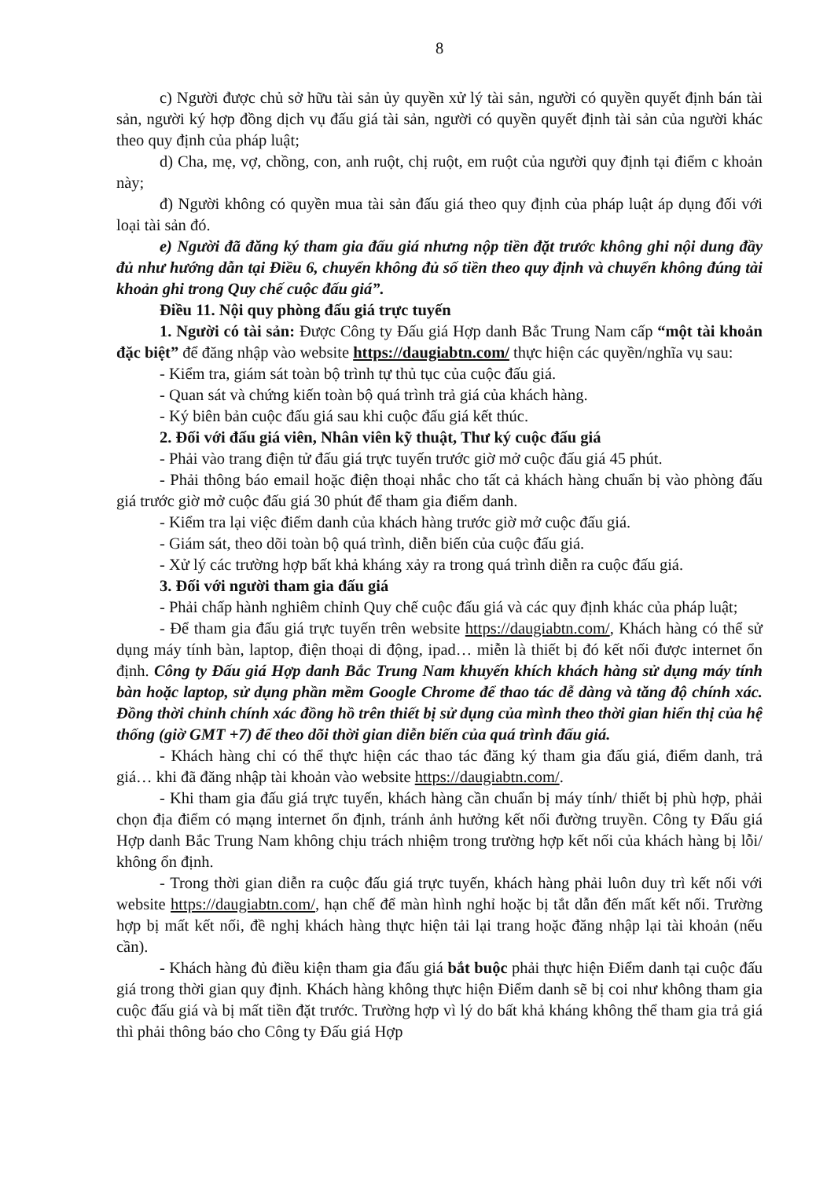8
c) Người được chủ sở hữu tài sản ủy quyền xử lý tài sản, người có quyền quyết định bán tài sản, người ký hợp đồng dịch vụ đấu giá tài sản, người có quyền quyết định tài sản của người khác theo quy định của pháp luật;
d) Cha, mẹ, vợ, chồng, con, anh ruột, chị ruột, em ruột của người quy định tại điểm c khoản này;
đ) Người không có quyền mua tài sản đấu giá theo quy định của pháp luật áp dụng đối với loại tài sản đó.
e) Người đã đăng ký tham gia đấu giá nhưng nộp tiền đặt trước không ghi nội dung đầy đủ như hướng dẫn tại Điều 6, chuyển không đủ số tiền theo quy định và chuyển không đúng tài khoản ghi trong Quy chế cuộc đấu giá”.
Điều 11. Nội quy phòng đấu giá trực tuyến
1. Người có tài sản: Được Công ty Đấu giá Hợp danh Bắc Trung Nam cấp “một tài khoản đặc biệt” để đăng nhập vào website https://daugiabtn.com/ thực hiện các quyền/nghĩa vụ sau:
- Kiểm tra, giám sát toàn bộ trình tự thủ tục của cuộc đấu giá.
- Quan sát và chứng kiến toàn bộ quá trình trả giá của khách hàng.
- Ký biên bản cuộc đấu giá sau khi cuộc đấu giá kết thúc.
2. Đối với đấu giá viên, Nhân viên kỹ thuật, Thư ký cuộc đấu giá
- Phải vào trang điện tử đấu giá trực tuyến trước giờ mở cuộc đấu giá 45 phút.
- Phải thông báo email hoặc điện thoại nhắc cho tất cả khách hàng chuẩn bị vào phòng đấu giá trước giờ mở cuộc đấu giá 30 phút để tham gia điểm danh.
- Kiểm tra lại việc điểm danh của khách hàng trước giờ mở cuộc đấu giá.
- Giám sát, theo dõi toàn bộ quá trình, diễn biến của cuộc đấu giá.
- Xử lý các trường hợp bất khả kháng xảy ra trong quá trình diễn ra cuộc đấu giá.
3. Đối với người tham gia đấu giá
- Phải chấp hành nghiêm chỉnh Quy chế cuộc đấu giá và các quy định khác của pháp luật;
- Để tham gia đấu giá trực tuyến trên website https://daugiabtn.com/, Khách hàng có thể sử dụng máy tính bàn, laptop, điện thoại di động, ipad… miễn là thiết bị đó kết nối được internet ổn định. Công ty Đấu giá Hợp danh Bắc Trung Nam khuyến khích khách hàng sử dụng máy tính bàn hoặc laptop, sử dụng phần mềm Google Chrome để thao tác dễ dàng và tăng độ chính xác. Đồng thời chỉnh chính xác đồng hồ trên thiết bị sử dụng của mình theo thời gian hiển thị của hệ thống (giờ GMT +7) để theo dõi thời gian diễn biến của quá trình đấu giá.
- Khách hàng chỉ có thể thực hiện các thao tác đăng ký tham gia đấu giá, điểm danh, trả giá… khi đã đăng nhập tài khoản vào website https://daugiabtn.com/.
- Khi tham gia đấu giá trực tuyến, khách hàng cần chuẩn bị máy tính/ thiết bị phù hợp, phải chọn địa điểm có mạng internet ổn định, tránh ảnh hưởng kết nối đường truyền. Công ty Đấu giá Hợp danh Bắc Trung Nam không chịu trách nhiệm trong trường hợp kết nối của khách hàng bị lỗi/ không ổn định.
- Trong thời gian diễn ra cuộc đấu giá trực tuyến, khách hàng phải luôn duy trì kết nối với website https://daugiabtn.com/, hạn chế để màn hình nghỉ hoặc bị tắt dẫn đến mất kết nối. Trường hợp bị mất kết nối, đề nghị khách hàng thực hiện tải lại trang hoặc đăng nhập lại tài khoản (nếu cần).
- Khách hàng đủ điều kiện tham gia đấu giá bắt buộc phải thực hiện Điểm danh tại cuộc đấu giá trong thời gian quy định. Khách hàng không thực hiện Điểm danh sẽ bị coi như không tham gia cuộc đấu giá và bị mất tiền đặt trước. Trường hợp vì lý do bất khả kháng không thể tham gia trả giá thì phải thông báo cho Công ty Đấu giá Hợp